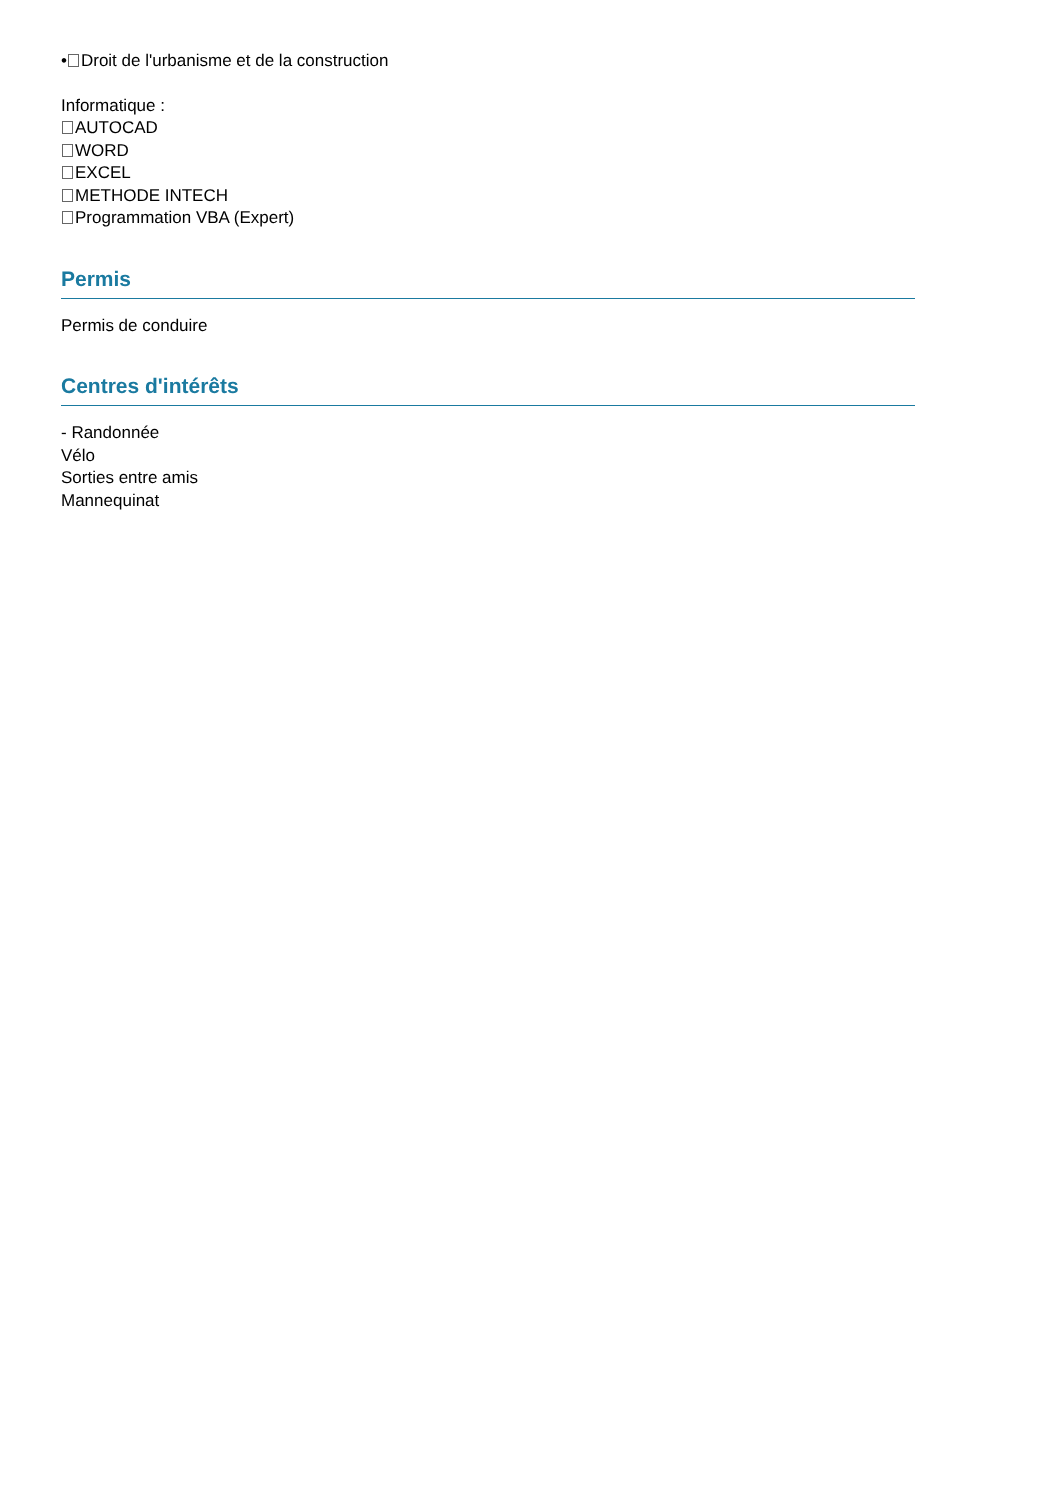• Droit de l'urbanisme et de la construction
Informatique :
AUTOCAD
WORD
EXCEL
METHODE INTECH
Programmation VBA (Expert)
Permis
Permis de conduire
Centres d'intérêts
- Randonnée
Vélo
Sorties entre amis
Mannequinat